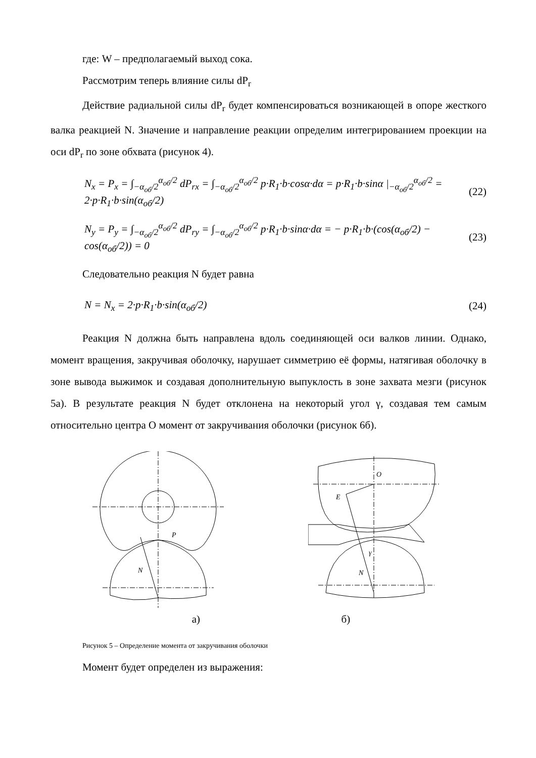где: W – предполагаемый выход сока.
Рассмотрим теперь влияние силы dP<sub>r</sub>
Действие радиальной силы dP<sub>r</sub> будет компенсироваться возникающей в опоре жесткого валка реакцией N. Значение и направление реакции определим интегрированием проекции на оси dP<sub>r</sub> по зоне обхвата (рисунок 4).
N<sub>x</sub> = P<sub>x</sub> = ∫<sub>−α<sub>об</sub>/2</sub><sup>α<sub>об</sub>/2</sup> dP<sub>rx</sub> = ∫<sub>−α<sub>об</sub>/2</sub><sup>α<sub>об</sub>/2</sup> p·R<sub>1</sub>·b·cosα·dα = p·R<sub>1</sub>·b·sinα |<sub>−α<sub>об</sub>/2</sub><sup>α<sub>об</sub>/2</sup> = 2·p·R<sub>1</sub>·b·sin(α<sub>об</sub>/2)
(22)
N<sub>y</sub> = P<sub>y</sub> = ∫<sub>−α<sub>об</sub>/2</sub><sup>α<sub>об</sub>/2</sup> dP<sub>ry</sub> = ∫<sub>−α<sub>об</sub>/2</sub><sup>α<sub>об</sub>/2</sup> p·R<sub>1</sub>·b·sinα·dα = − p·R<sub>1</sub>·b·(cos(α<sub>об</sub>/2) − cos(α<sub>об</sub>/2)) = 0
(23)
Следовательно реакция N будет равна
N = N<sub>x</sub> = 2·p·R<sub>1</sub>·b·sin(α<sub>об</sub>/2) (24)
Реакция N должна быть направлена вдоль соединяющей оси валков линии. Однако, момент вращения, закручивая оболочку, нарушает симметрию её формы, натягивая оболочку в зоне вывода выжимок и создавая дополнительную выпуклость в зоне захвата мезги (рисунок 5а). В результате реакция N будет отклонена на некоторый угол γ, создавая тем самым относительно центра O момент от закручивания оболочки (рисунок 6б).
N
P
O
E
N
γ
а) б)
Рисунок 5 – Определение момента от закручивания оболочки
Момент будет определен из выражения: